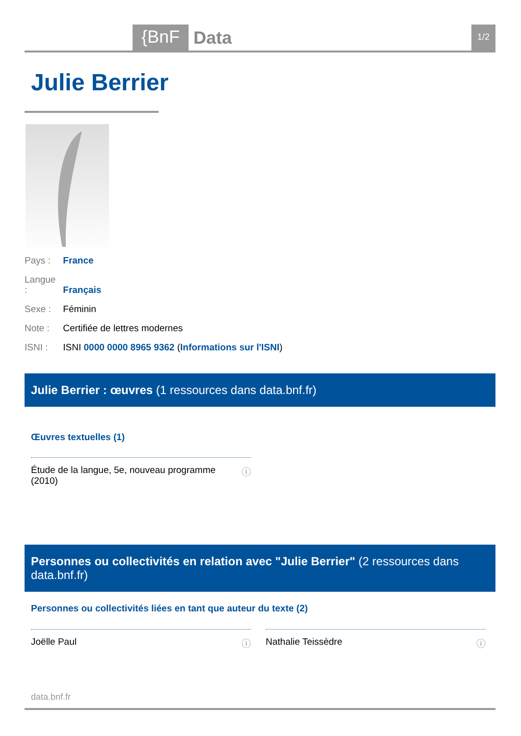{BnF Data 1/2
Julie Berrier
Pays : France
Langue : Français
Sexe : Féminin
Note : Certifiée de lettres modernes
ISNI : ISNI 0000 0000 8965 9362 (Informations sur l'ISNI)
Julie Berrier : œuvres (1 ressources dans data.bnf.fr)
Œuvres textuelles (1)
Étude de la langue, 5e, nouveau programme
(2010)
ⓘ
Personnes ou collectivités en relation avec "Julie Berrier" (2 ressources dans data.bnf.fr)
Personnes ou collectivités liées en tant que auteur du texte (2)
Joëlle Paul ⓘ Nathalie Teissèdre ⓘ
data.bnf.fr